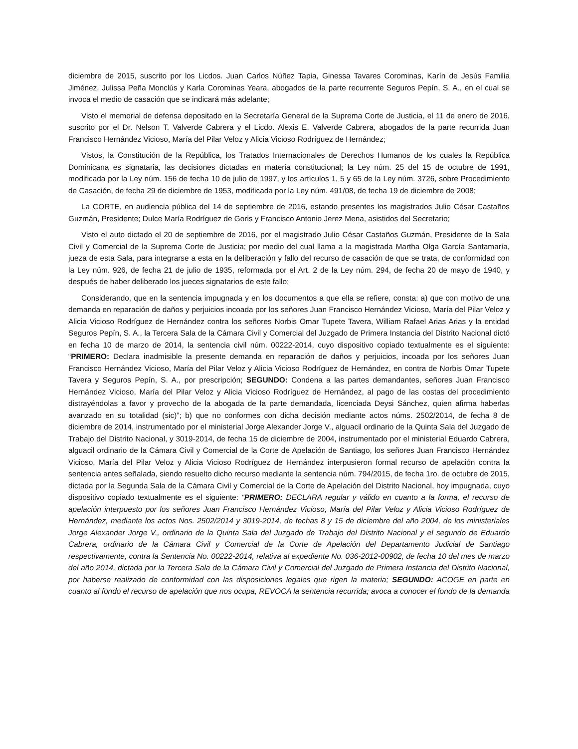diciembre de 2015, suscrito por los Licdos. Juan Carlos Núñez Tapia, Ginessa Tavares Corominas, Karín de Jesús Familia Jiménez, Julissa Peña Monclús y Karla Corominas Yeara, abogados de la parte recurrente Seguros Pepín, S. A., en el cual se invoca el medio de casación que se indicará más adelante;
Visto el memorial de defensa depositado en la Secretaría General de la Suprema Corte de Justicia, el 11 de enero de 2016, suscrito por el Dr. Nelson T. Valverde Cabrera y el Licdo. Alexis E. Valverde Cabrera, abogados de la parte recurrida Juan Francisco Hernández Vicioso, María del Pilar Veloz y Alicia Vicioso Rodríguez de Hernández;
Vistos, la Constitución de la República, los Tratados Internacionales de Derechos Humanos de los cuales la República Dominicana es signataria, las decisiones dictadas en materia constitucional; la Ley núm. 25 del 15 de octubre de 1991, modificada por la Ley núm. 156 de fecha 10 de julio de 1997, y los artículos 1, 5 y 65 de la Ley núm. 3726, sobre Procedimiento de Casación, de fecha 29 de diciembre de 1953, modificada por la Ley núm. 491/08, de fecha 19 de diciembre de 2008;
La CORTE, en audiencia pública del 14 de septiembre de 2016, estando presentes los magistrados Julio César Castaños Guzmán, Presidente; Dulce María Rodríguez de Goris y Francisco Antonio Jerez Mena, asistidos del Secretario;
Visto el auto dictado el 20 de septiembre de 2016, por el magistrado Julio César Castaños Guzmán, Presidente de la Sala Civil y Comercial de la Suprema Corte de Justicia; por medio del cual llama a la magistrada Martha Olga García Santamaría, jueza de esta Sala, para integrarse a esta en la deliberación y fallo del recurso de casación de que se trata, de conformidad con la Ley núm. 926, de fecha 21 de julio de 1935, reformada por el Art. 2 de la Ley núm. 294, de fecha 20 de mayo de 1940, y después de haber deliberado los jueces signatarios de este fallo;
Considerando, que en la sentencia impugnada y en los documentos a que ella se refiere, consta: a) que con motivo de una demanda en reparación de daños y perjuicios incoada por los señores Juan Francisco Hernández Vicioso, María del Pilar Veloz y Alicia Vicioso Rodríguez de Hernández contra los señores Norbis Omar Tupete Tavera, William Rafael Arias Arias y la entidad Seguros Pepín, S. A., la Tercera Sala de la Cámara Civil y Comercial del Juzgado de Primera Instancia del Distrito Nacional dictó en fecha 10 de marzo de 2014, la sentencia civil núm. 00222-2014, cuyo dispositivo copiado textualmente es el siguiente: “PRIMERO: Declara inadmisible la presente demanda en reparación de daños y perjuicios, incoada por los señores Juan Francisco Hernández Vicioso, María del Pilar Veloz y Alicia Vicioso Rodríguez de Hernández, en contra de Norbis Omar Tupete Tavera y Seguros Pepín, S. A., por prescripción; SEGUNDO: Condena a las partes demandantes, señores Juan Francisco Hernández Vicioso, María del Pilar Veloz y Alicia Vicioso Rodríguez de Hernández, al pago de las costas del procedimiento distrayéndolas a favor y provecho de la abogada de la parte demandada, licenciada Deysi Sánchez, quien afirma haberlas avanzado en su totalidad (sic)”; b) que no conformes con dicha decisión mediante actos núms. 2502/2014, de fecha 8 de diciembre de 2014, instrumentado por el ministerial Jorge Alexander Jorge V., alguacil ordinario de la Quinta Sala del Juzgado de Trabajo del Distrito Nacional, y 3019-2014, de fecha 15 de diciembre de 2004, instrumentado por el ministerial Eduardo Cabrera, alguacil ordinario de la Cámara Civil y Comercial de la Corte de Apelación de Santiago, los señores Juan Francisco Hernández Vicioso, María del Pilar Veloz y Alicia Vicioso Rodríguez de Hernández interpusieron formal recurso de apelación contra la sentencia antes señalada, siendo resuelto dicho recurso mediante la sentencia núm. 794/2015, de fecha 1ro. de octubre de 2015, dictada por la Segunda Sala de la Cámara Civil y Comercial de la Corte de Apelación del Distrito Nacional, hoy impugnada, cuyo dispositivo copiado textualmente es el siguiente: “PRIMERO: DECLARA regular y válido en cuanto a la forma, el recurso de apelación interpuesto por los señores Juan Francisco Hernández Vicioso, María del Pilar Veloz y Alicia Vicioso Rodríguez de Hernández, mediante los actos Nos. 2502/2014 y 3019-2014, de fechas 8 y 15 de diciembre del año 2004, de los ministeriales Jorge Alexander Jorge V., ordinario de la Quinta Sala del Juzgado de Trabajo del Distrito Nacional y el segundo de Eduardo Cabrera, ordinario de la Cámara Civil y Comercial de la Corte de Apelación del Departamento Judicial de Santiago respectivamente, contra la Sentencia No. 00222-2014, relativa al expediente No. 036-2012-00902, de fecha 10 del mes de marzo del año 2014, dictada por la Tercera Sala de la Cámara Civil y Comercial del Juzgado de Primera Instancia del Distrito Nacional, por haberse realizado de conformidad con las disposiciones legales que rigen la materia; SEGUNDO: ACOGE en parte en cuanto al fondo el recurso de apelación que nos ocupa, REVOCA la sentencia recurrida; avoca a conocer el fondo de la demanda